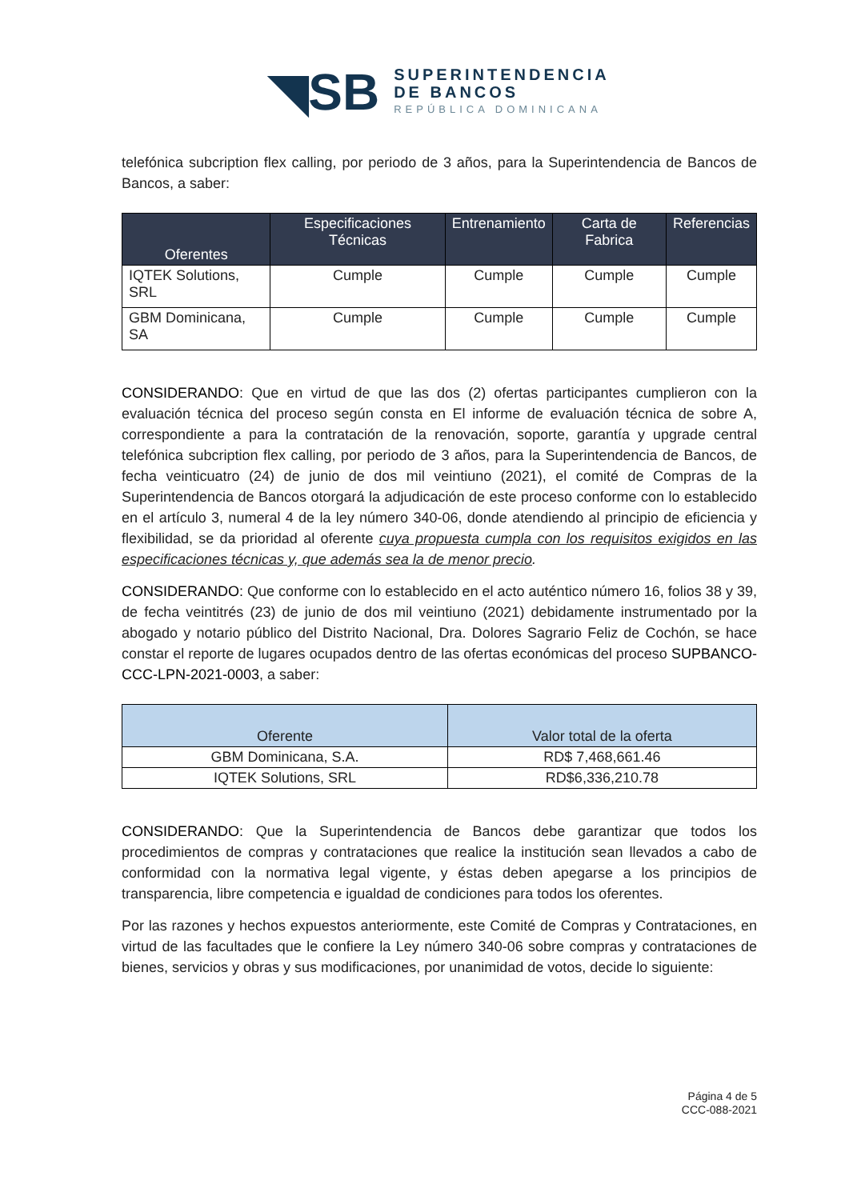◥SB
SUPERINTENDENCIA
DE BANCOS
REPÚBLICA DOMINICANA
telefónica subcription flex calling, por periodo de 3 años, para la Superintendencia de Bancos de Bancos, a saber:
| Oferentes | Especificaciones Técnicas | Entrenamiento | Carta de Fabrica | Referencias |
| --- | --- | --- | --- | --- |
| IQTEK Solutions, SRL | Cumple | Cumple | Cumple | Cumple |
| GBM Dominicana, SA | Cumple | Cumple | Cumple | Cumple |
CONSIDERANDO: Que en virtud de que las dos (2) ofertas participantes cumplieron con la evaluación técnica del proceso según consta en El informe de evaluación técnica de sobre A, correspondiente a para la contratación de la renovación, soporte, garantía y upgrade central telefónica subcription flex calling, por periodo de 3 años, para la Superintendencia de Bancos, de fecha veinticuatro (24) de junio de dos mil veintiuno (2021), el comité de Compras de la Superintendencia de Bancos otorgará la adjudicación de este proceso conforme con lo establecido en el artículo 3, numeral 4 de la ley número 340-06, donde atendiendo al principio de eficiencia y flexibilidad, se da prioridad al oferente cuya propuesta cumpla con los requisitos exigidos en las especificaciones técnicas y, que además sea la de menor precio.
CONSIDERANDO: Que conforme con lo establecido en el acto auténtico número 16, folios 38 y 39, de fecha veintitrés (23) de junio de dos mil veintiuno (2021) debidamente instrumentado por la abogado y notario público del Distrito Nacional, Dra. Dolores Sagrario Feliz de Cochón, se hace constar el reporte de lugares ocupados dentro de las ofertas económicas del proceso SUPBANCO-CCC-LPN-2021-0003, a saber:
| Oferente | Valor total de la oferta |
| --- | --- |
| GBM Dominicana, S.A. | RD$ 7,468,661.46 |
| IQTEK Solutions, SRL | RD$6,336,210.78 |
CONSIDERANDO: Que la Superintendencia de Bancos debe garantizar que todos los procedimientos de compras y contrataciones que realice la institución sean llevados a cabo de conformidad con la normativa legal vigente, y éstas deben apegarse a los principios de transparencia, libre competencia e igualdad de condiciones para todos los oferentes.
Por las razones y hechos expuestos anteriormente, este Comité de Compras y Contrataciones, en virtud de las facultades que le confiere la Ley número 340-06 sobre compras y contrataciones de bienes, servicios y obras y sus modificaciones, por unanimidad de votos, decide lo siguiente:
Página 4 de 5
CCC-088-2021